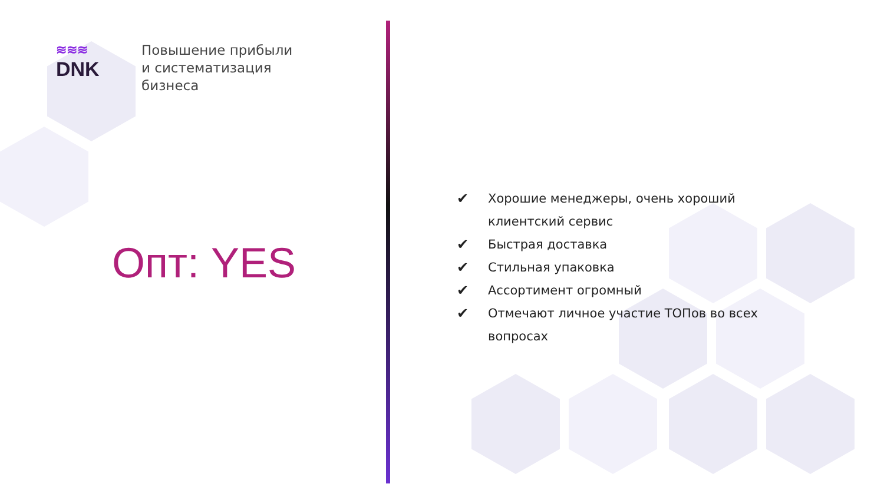≋≋≋
DNK
Повышение прибыли
и систематизация
бизнеса
Опт: YES
✔ Хорошие менеджеры, очень хороший клиентский сервис
✔ Быстрая доставка
✔ Стильная упаковка
✔ Ассортимент огромный
✔ Отмечают личное участие ТОПов во всех вопросах